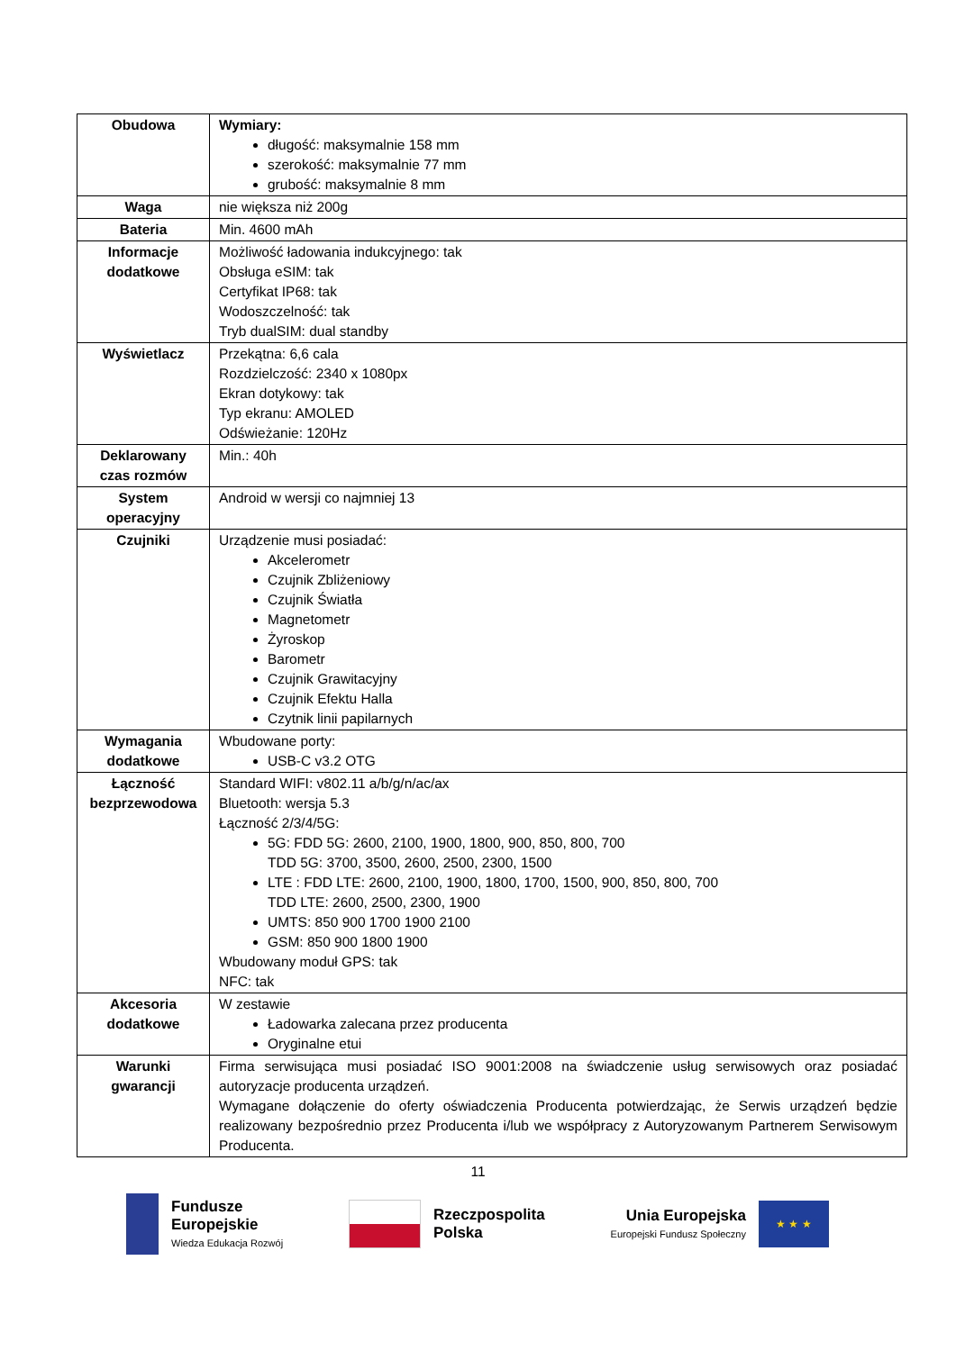| Obudowa | Wymiary: długość: maksymalnie 158 mm szerokość: maksymalnie 77 mm grubość: maksymalnie 8 mm |
| Waga | nie większa niż 200g |
| Bateria | Min. 4600 mAh |
| Informacje dodatkowe | Możliwość ładowania indukcyjnego: tak Obsługa eSIM: tak Certyfikat IP68: tak Wodoszczelność: tak Tryb dualSIM: dual standby |
| Wyświetlacz | Przekątna: 6,6 cala Rozdzielczość: 2340 x 1080px Ekran dotykowy: tak Typ ekranu: AMOLED Odświeżanie: 120Hz |
| Deklarowany czas rozmów | Min.: 40h |
| System operacyjny | Android w wersji co najmniej 13 |
| Czujniki | Urządzenie musi posiadać: Akcelerometr Czujnik Zbliżeniowy Czujnik Światła Magnetometr Żyroskop Barometr Czujnik Grawitacyjny Czujnik Efektu Halla Czytnik linii papilarnych |
| Wymagania dodatkowe | Wbudowane porty: USB-C v3.2 OTG |
| Łączność bezprzewodowa | Standard WIFI: v802.11 a/b/g/n/ac/ax Bluetooth: wersja 5.3 Łączność 2/3/4/5G: 5G: FDD 5G: 2600, 2100, 1900, 1800, 900, 850, 800, 700 TDD 5G: 3700, 3500, 2600, 2500, 2300, 1500 LTE : FDD LTE: 2600, 2100, 1900, 1800, 1700, 1500, 900, 850, 800, 700 TDD LTE: 2600, 2500, 2300, 1900 UMTS: 850 900 1700 1900 2100 GSM: 850 900 1800 1900 Wbudowany moduł GPS: tak NFC: tak |
| Akcesoria dodatkowe | W zestawie Ładowarka zalecana przez producenta Oryginalne etui |
| Warunki gwarancji | Firma serwisująca musi posiadać ISO 9001:2008 na świadczenie usług serwisowych oraz posiadać autoryzacje producenta urządzeń. Wymagane dołączenie do oferty oświadczenia Producenta potwierdzając, że Serwis urządzeń będzie realizowany bezpośrednio przez Producenta i/lub we współpracy z Autoryzowanym Partnerem Serwisowym Producenta. |
11
Fundusze
Europejskie
Wiedza Edukacja Rozwój
Rzeczpospolita
Polska
Unia Europejska
Europejski Fundusz Społeczny
★ ★ ★